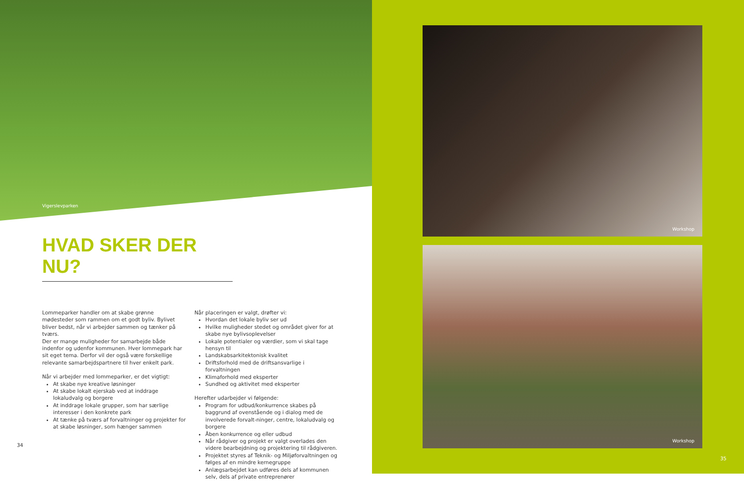Vigerslevparken
HVAD SKER DER NU?
Lommeparker handler om at skabe grønne mødesteder som rammen om et godt byliv. Bylivet bliver bedst, når vi arbejder sammen og tænker på tværs.
Der er mange muligheder for samarbejde både indenfor og udenfor kommunen. Hver lommepark har sit eget tema. Derfor vil der også være forskellige relevante samarbejdspartnere til hver enkelt park.
Når vi arbejder med lommeparker, er det vigtigt:
At skabe nye kreative løsninger
At skabe lokalt ejerskab ved at inddrage lokaludvalg og borgere
At inddrage lokale grupper, som har særlige interesser i den konkrete park
At tænke på tværs af forvaltninger og projekter for at skabe løsninger, som hænger sammen
Når placeringen er valgt, drøfter vi:
Hvordan det lokale byliv ser ud
Hvilke muligheder stedet og området giver for at skabe nye bylivsoplevelser
Lokale potentialer og værdier, som vi skal tage hensyn til
Landskabsarkitektonisk kvalitet
Driftsforhold med de driftsansvarlige i forvaltningen
Klimaforhold med eksperter
Sundhed og aktivitet med eksperter
Herefter udarbejder vi følgende:
Program for udbud/konkurrence skabes på baggrund af ovenstående og i dialog med de involverede forvalt-ninger, centre, lokaludvalg og borgere
Åben konkurrence og eller udbud
Når rådgiver og projekt er valgt overlades den videre bearbejdning og projektering til rådgiveren.
Projektet styres af Teknik- og Miljøforvaltningen og følges af en mindre kernegruppe
Anlægsarbejdet kan udføres dels af kommunen selv, dels af private entreprenører
34
Workshop
Workshop
35